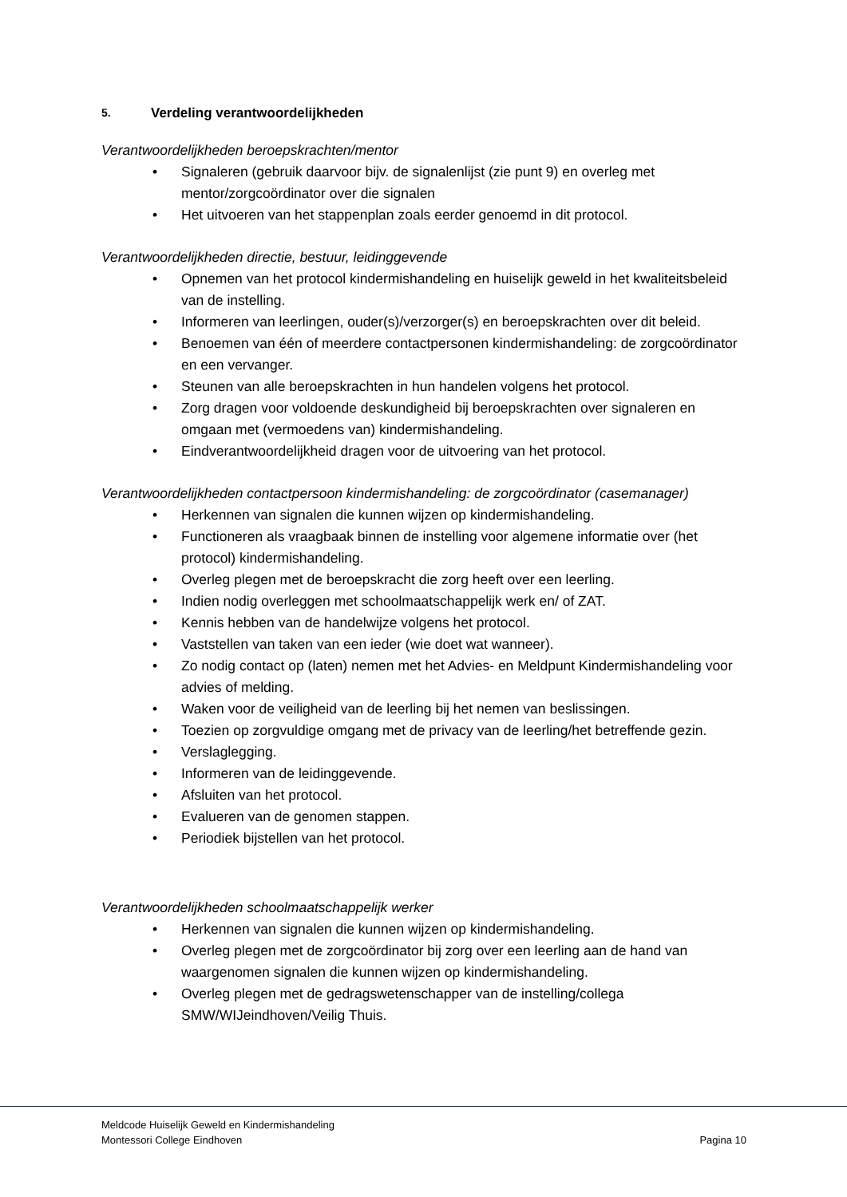5. Verdeling verantwoordelijkheden
Verantwoordelijkheden beroepskrachten/mentor
• Signaleren (gebruik daarvoor bijv. de signalenlijst (zie punt 9) en overleg met mentor/zorgcoördinator over die signalen
• Het uitvoeren van het stappenplan zoals eerder genoemd in dit protocol.
Verantwoordelijkheden directie, bestuur, leidinggevende
• Opnemen van het protocol kindermishandeling en huiselijk geweld in het kwaliteitsbeleid van de instelling.
• Informeren van leerlingen, ouder(s)/verzorger(s) en beroepskrachten over dit beleid.
• Benoemen van één of meerdere contactpersonen kindermishandeling: de zorgcoördinator en een vervanger.
• Steunen van alle beroepskrachten in hun handelen volgens het protocol.
• Zorg dragen voor voldoende deskundigheid bij beroepskrachten over signaleren en omgaan met (vermoedens van) kindermishandeling.
• Eindverantwoordelijkheid dragen voor de uitvoering van het protocol.
Verantwoordelijkheden contactpersoon kindermishandeling: de zorgcoördinator (casemanager)
• Herkennen van signalen die kunnen wijzen op kindermishandeling.
• Functioneren als vraagbaak binnen de instelling voor algemene informatie over (het protocol) kindermishandeling.
• Overleg plegen met de beroepskracht die zorg heeft over een leerling.
• Indien nodig overleggen met schoolmaatschappelijk werk en/ of ZAT.
• Kennis hebben van de handelwijze volgens het protocol.
• Vaststellen van taken van een ieder (wie doet wat wanneer).
• Zo nodig contact op (laten) nemen met het Advies- en Meldpunt Kindermishandeling voor advies of melding.
• Waken voor de veiligheid van de leerling bij het nemen van beslissingen.
• Toezien op zorgvuldige omgang met de privacy van de leerling/het betreffende gezin.
• Verslaglegging.
• Informeren van de leidinggevende.
• Afsluiten van het protocol.
• Evalueren van de genomen stappen.
• Periodiek bijstellen van het protocol.
Verantwoordelijkheden schoolmaatschappelijk werker
• Herkennen van signalen die kunnen wijzen op kindermishandeling.
• Overleg plegen met de zorgcoördinator bij zorg over een leerling aan de hand van waargenomen signalen die kunnen wijzen op kindermishandeling.
• Overleg plegen met de gedragswetenschapper van de instelling/collega SMW/WIJeindhoven/Veilig Thuis.
Meldcode Huiselijk Geweld en Kindermishandeling
Montessori College Eindhoven
Pagina 10